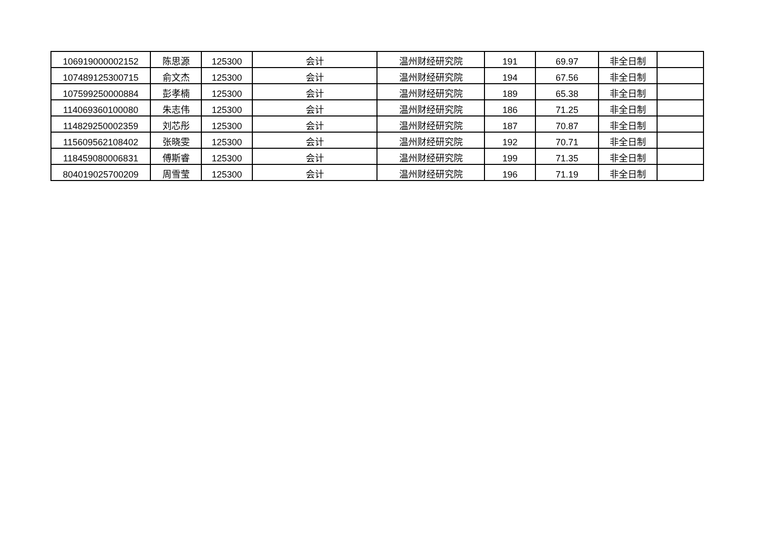| 106919000002152 | 陈思源 | 125300 | 会计 | 温州财经研究院 | 191 | 69.97 | 非全日制 | |
| 107489125300715 | 俞文杰 | 125300 | 会计 | 温州财经研究院 | 194 | 67.56 | 非全日制 | |
| 107599250000884 | 彭孝楠 | 125300 | 会计 | 温州财经研究院 | 189 | 65.38 | 非全日制 | |
| 114069360100080 | 朱志伟 | 125300 | 会计 | 温州财经研究院 | 186 | 71.25 | 非全日制 | |
| 114829250002359 | 刘芯彤 | 125300 | 会计 | 温州财经研究院 | 187 | 70.87 | 非全日制 | |
| 115609562108402 | 张晓雯 | 125300 | 会计 | 温州财经研究院 | 192 | 70.71 | 非全日制 | |
| 118459080006831 | 傅斯睿 | 125300 | 会计 | 温州财经研究院 | 199 | 71.35 | 非全日制 | |
| 804019025700209 | 周雪莹 | 125300 | 会计 | 温州财经研究院 | 196 | 71.19 | 非全日制 | |